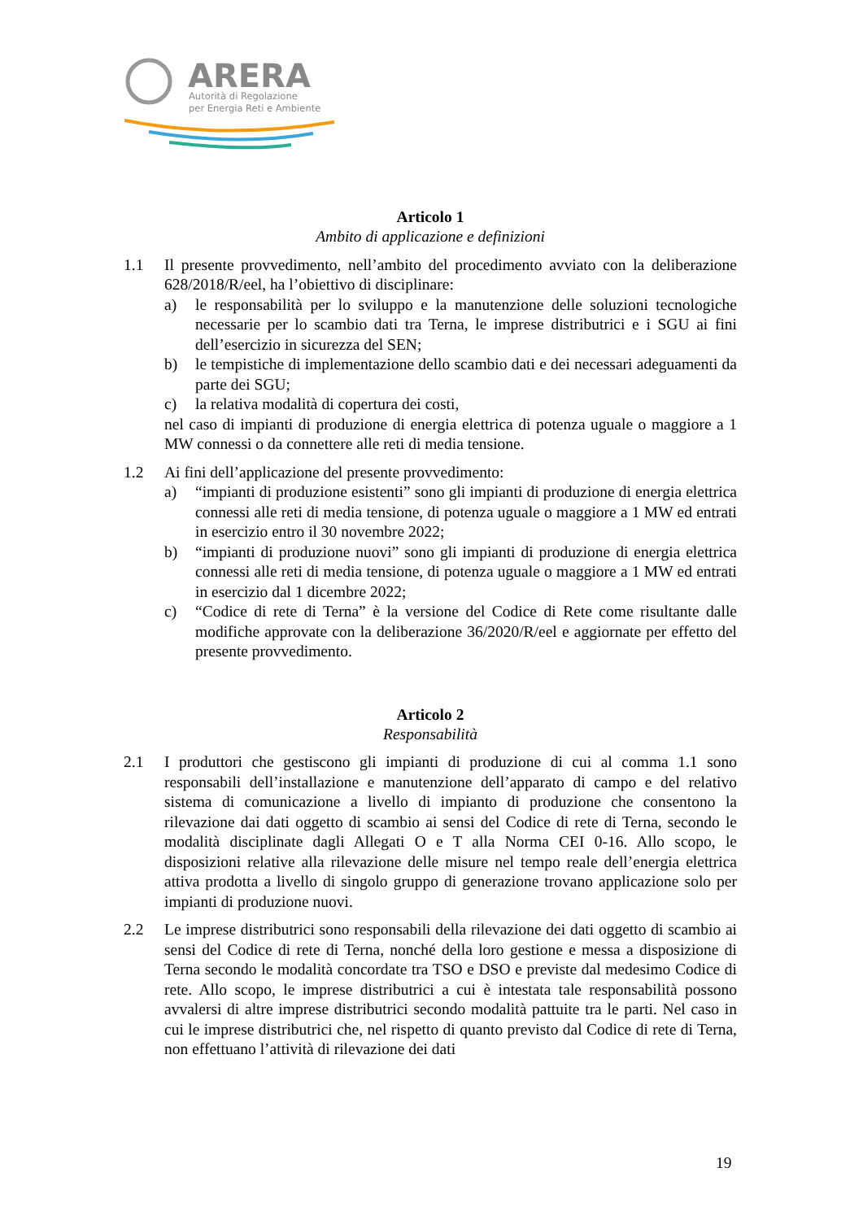ARERA
Autorità di Regolazione
per Energia Reti e Ambiente
Articolo 1
Ambito di applicazione e definizioni
1.1 Il presente provvedimento, nell’ambito del procedimento avviato con la deliberazione 628/2018/R/eel, ha l’obiettivo di disciplinare:
a) le responsabilità per lo sviluppo e la manutenzione delle soluzioni tecnologiche necessarie per lo scambio dati tra Terna, le imprese distributrici e i SGU ai fini dell’esercizio in sicurezza del SEN;
b) le tempistiche di implementazione dello scambio dati e dei necessari adeguamenti da parte dei SGU;
c) la relativa modalità di copertura dei costi,
nel caso di impianti di produzione di energia elettrica di potenza uguale o maggiore a 1 MW connessi o da connettere alle reti di media tensione.
1.2 Ai fini dell’applicazione del presente provvedimento:
a) “impianti di produzione esistenti” sono gli impianti di produzione di energia elettrica connessi alle reti di media tensione, di potenza uguale o maggiore a 1 MW ed entrati in esercizio entro il 30 novembre 2022;
b) “impianti di produzione nuovi” sono gli impianti di produzione di energia elettrica connessi alle reti di media tensione, di potenza uguale o maggiore a 1 MW ed entrati in esercizio dal 1 dicembre 2022;
c) “Codice di rete di Terna” è la versione del Codice di Rete come risultante dalle modifiche approvate con la deliberazione 36/2020/R/eel e aggiornate per effetto del presente provvedimento.
Articolo 2
Responsabilità
2.1 I produttori che gestiscono gli impianti di produzione di cui al comma 1.1 sono responsabili dell’installazione e manutenzione dell’apparato di campo e del relativo sistema di comunicazione a livello di impianto di produzione che consentono la rilevazione dai dati oggetto di scambio ai sensi del Codice di rete di Terna, secondo le modalità disciplinate dagli Allegati O e T alla Norma CEI 0-16. Allo scopo, le disposizioni relative alla rilevazione delle misure nel tempo reale dell’energia elettrica attiva prodotta a livello di singolo gruppo di generazione trovano applicazione solo per impianti di produzione nuovi.
2.2 Le imprese distributrici sono responsabili della rilevazione dei dati oggetto di scambio ai sensi del Codice di rete di Terna, nonché della loro gestione e messa a disposizione di Terna secondo le modalità concordate tra TSO e DSO e previste dal medesimo Codice di rete. Allo scopo, le imprese distributrici a cui è intestata tale responsabilità possono avvalersi di altre imprese distributrici secondo modalità pattuite tra le parti. Nel caso in cui le imprese distributrici che, nel rispetto di quanto previsto dal Codice di rete di Terna, non effettuano l’attività di rilevazione dei dati
19